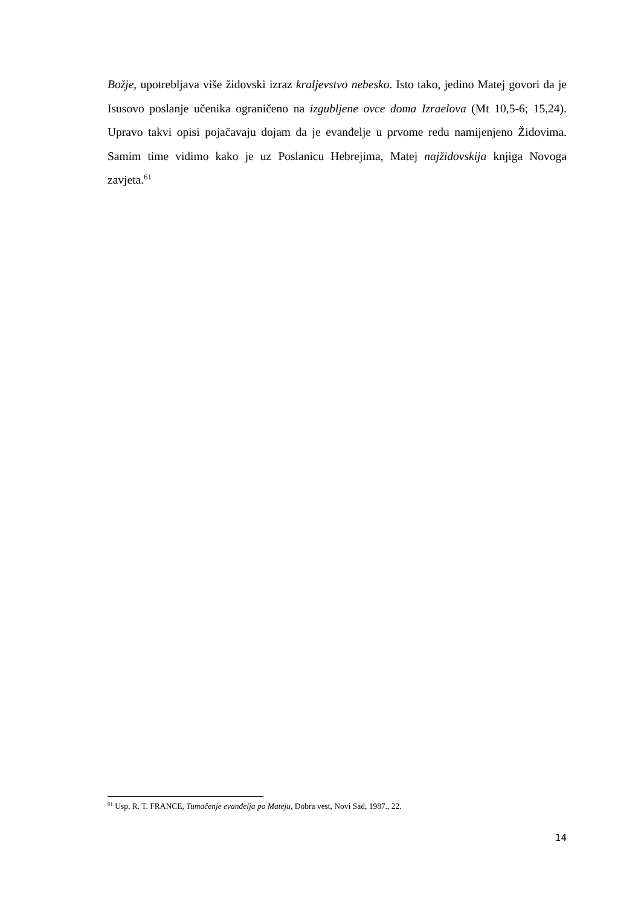Božje, upotrebljava više židovski izraz kraljevstvo nebesko. Isto tako, jedino Matej govori da je Isusovo poslanje učenika ograničeno na izgubljene ovce doma Izraelova (Mt 10,5-6; 15,24). Upravo takvi opisi pojačavaju dojam da je evanđelje u prvome redu namijenjeno Židovima. Samim time vidimo kako je uz Poslanicu Hebrejima, Matej najžidovskija knjiga Novoga zavjeta.<sup>61</sup>
<sup>61</sup> Usp. R. T. FRANCE, Tumačenje evanđelja po Mateju, Dobra vest, Novi Sad, 1987., 22.
14